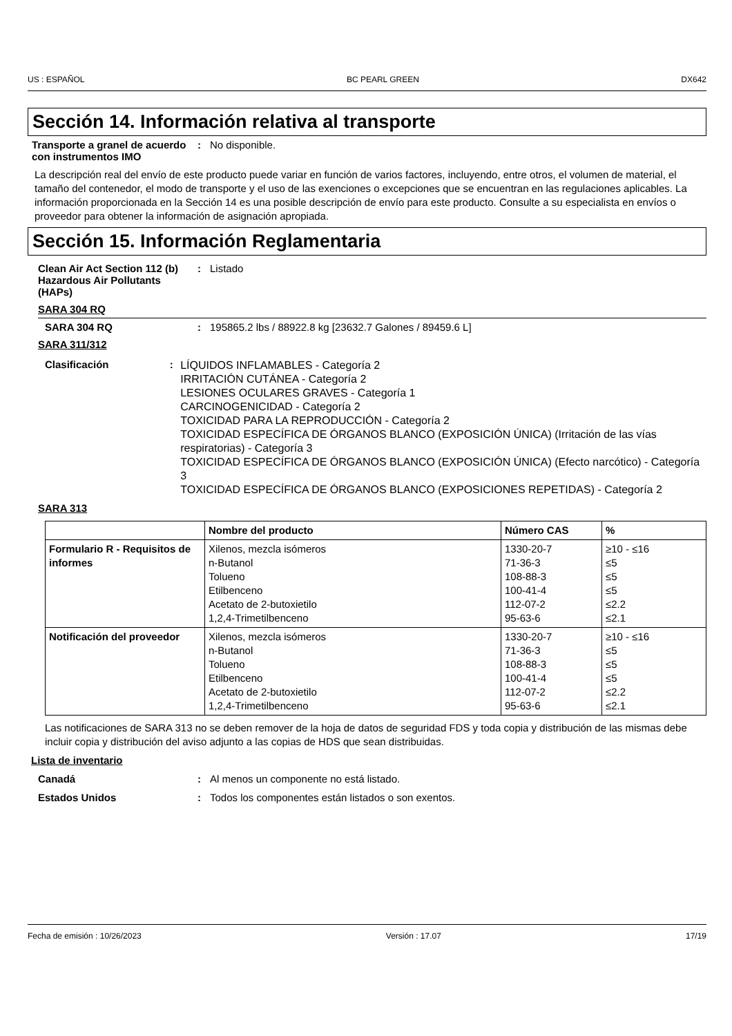US : ESPAÑOL BC PEARL GREEN DX642
Sección 14. Información relativa al transporte
Transporte a granel de acuerdo con instrumentos IMO
: No disponible.
La descripción real del envío de este producto puede variar en función de varios factores, incluyendo, entre otros, el volumen de material, el tamaño del contenedor, el modo de transporte y el uso de las exenciones o excepciones que se encuentran en las regulaciones aplicables. La información proporcionada en la Sección 14 es una posible descripción de envío para este producto. Consulte a su especialista en envíos o proveedor para obtener la información de asignación apropiada.
Sección 15. Información Reglamentaria
Clean Air Act Section 112 (b) Hazardous Air Pollutants (HAPs)
: Listado
SARA 304 RQ
SARA 304 RQ : 195865.2 lbs / 88922.8 kg [23632.7 Galones / 89459.6 L]
SARA 311/312
Clasificación :
LÍQUIDOS INFLAMABLES - Categoría 2
IRRITACIÓN CUTÁNEA - Categoría 2
LESIONES OCULARES GRAVES - Categoría 1
CARCINOGENICIDAD - Categoría 2
TOXICIDAD PARA LA REPRODUCCIÓN - Categoría 2
TOXICIDAD ESPECÍFICA DE ÓRGANOS BLANCO (EXPOSICIÓN ÚNICA) (Irritación de las vías respiratorias) - Categoría 3
TOXICIDAD ESPECÍFICA DE ÓRGANOS BLANCO (EXPOSICIÓN ÚNICA) (Efecto narcótico) - Categoría 3
TOXICIDAD ESPECÍFICA DE ÓRGANOS BLANCO (EXPOSICIONES REPETIDAS) - Categoría 2
SARA 313
| | Nombre del producto | Número CAS | % |
| --- | --- | --- | --- |
| Formulario R - Requisitos de informes | Xilenos, mezcla isómeros n-Butanol Tolueno Etilbenceno Acetato de 2-butoxietilo 1,2,4-Trimetilbenceno | 1330-20-7 71-36-3 108-88-3 100-41-4 112-07-2 95-63-6 | ≥10 - ≤16 ≤5 ≤5 ≤5 ≤2.2 ≤2.1 |
| Notificación del proveedor | Xilenos, mezcla isómeros n-Butanol Tolueno Etilbenceno Acetato de 2-butoxietilo 1,2,4-Trimetilbenceno | 1330-20-7 71-36-3 108-88-3 100-41-4 112-07-2 95-63-6 | ≥10 - ≤16 ≤5 ≤5 ≤5 ≤2.2 ≤2.1 |
Las notificaciones de SARA 313 no se deben remover de la hoja de datos de seguridad FDS y toda copia y distribución de las mismas debe incluir copia y distribución del aviso adjunto a las copias de HDS que sean distribuidas.
Lista de inventario
Canadá : Al menos un componente no está listado.
Estados Unidos : Todos los componentes están listados o son exentos.
Fecha de emisión : 10/26/2023 Versión : 17.07 17/19